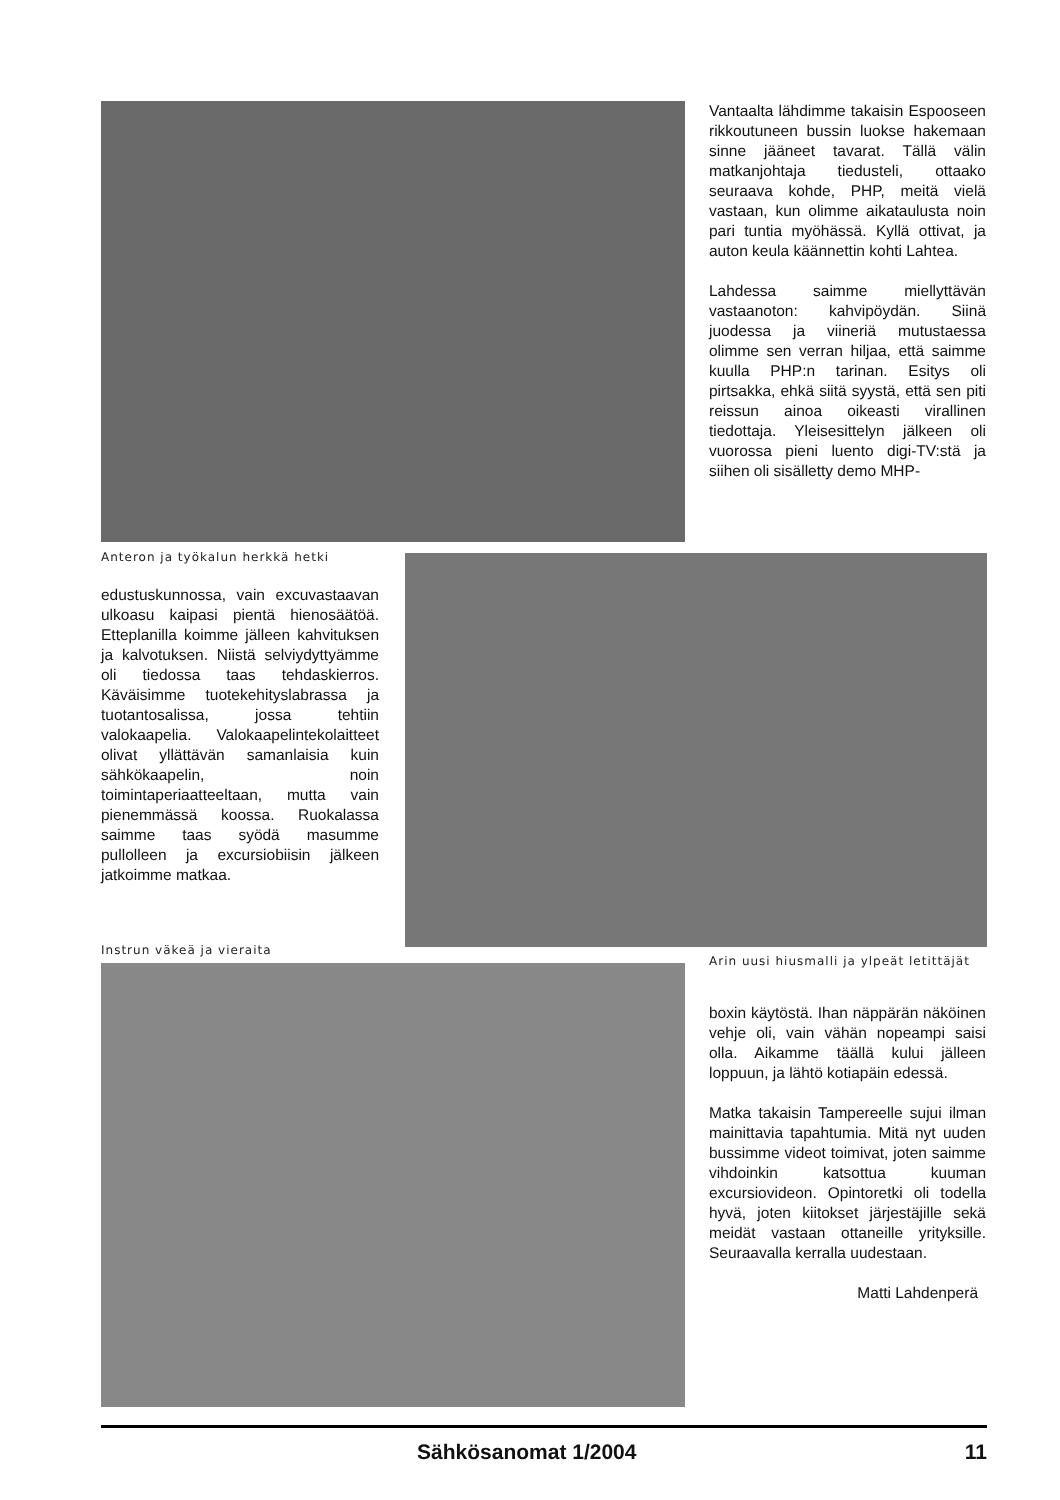Vantaalta lähdimme takaisin Espooseen rikkoutuneen bussin luokse hakemaan sinne jääneet tavarat. Tällä välin matkanjohtaja tiedusteli, ottaako seuraava kohde, PHP, meitä vielä vastaan, kun olimme aikataulusta noin pari tuntia myöhässä. Kyllä ottivat, ja auton keula käännettin kohti Lahtea.
Lahdessa saimme miellyttävän vastaanoton: kahvipöydän. Siinä juodessa ja viineriä mutustaessa olimme sen verran hiljaa, että saimme kuulla PHP:n tarinan. Esitys oli pirtsakka, ehkä siitä syystä, että sen piti reissun ainoa oikeasti virallinen tiedottaja. Yleisesittelyn jälkeen oli vuorossa pieni luento digi-TV:stä ja siihen oli sisälletty demo MHP-
Anteron ja työkalun herkkä hetki
edustuskunnossa, vain excuvastaavan ulkoasu kaipasi pientä hienosäätöä. Etteplanilla koimme jälleen kahvituksen ja kalvotuksen. Niistä selviydyttyämme oli tiedossa taas tehdaskierros. Käväisimme tuotekehityslabrassa ja tuotantosalissa, jossa tehtiin valokaapelia. Valokaapelintekolaitteet olivat yllättävän samanlaisia kuin sähkökaapelin, noin toimintaperiaatteeltaan, mutta vain pienemmässä koossa. Ruokalassa saimme taas syödä masumme pullolleen ja excursiobiisin jälkeen jatkoimme matkaa.
Instrun väkeä ja vieraita
Arin uusi hiusmalli ja ylpeät letittäjät
boxin käytöstä. Ihan näppärän näköinen vehje oli, vain vähän nopeampi saisi olla. Aikamme täällä kului jälleen loppuun, ja lähtö kotiapäin edessä.
Matka takaisin Tampereelle sujui ilman mainittavia tapahtumia. Mitä nyt uuden bussimme videot toimivat, joten saimme vihdoinkin katsottua kuuman excursiovideon. Opintoretki oli todella hyvä, joten kiitokset järjestäjille sekä meidät vastaan ottaneille yrityksille. Seuraavalla kerralla uudestaan.
Matti Lahdenperä
Sähkösanomat 1/2004 11